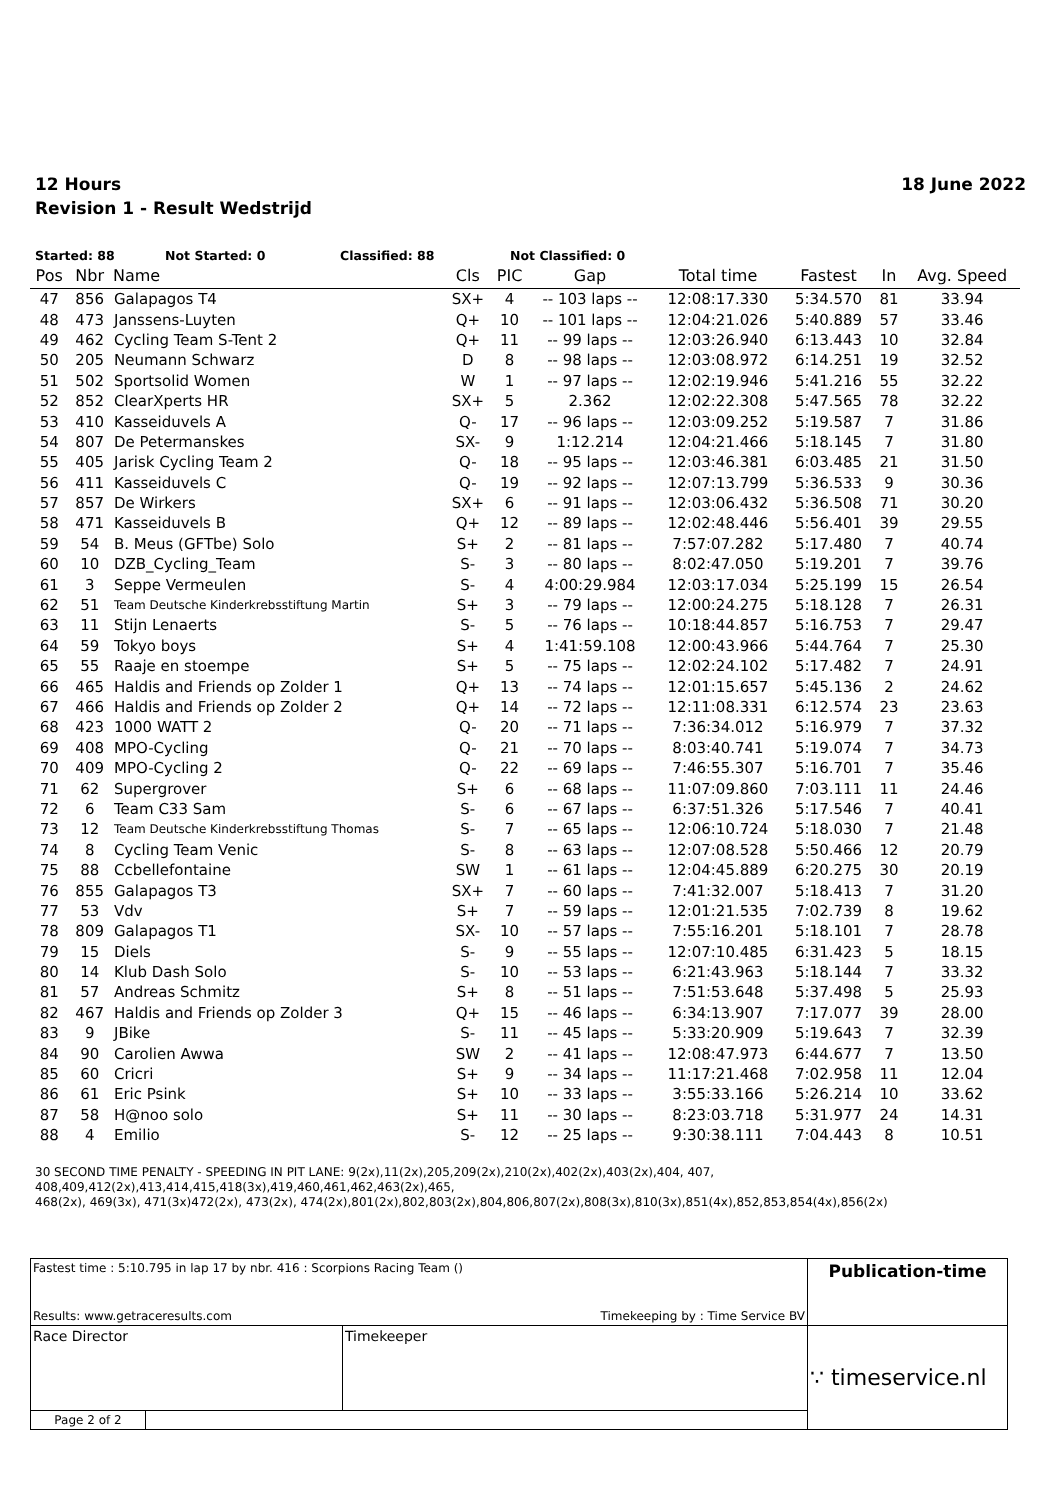12 Hours
Revision 1 - Result Wedstrijd
18 June 2022
Started: 88 Not Started: 0 Classified: 88 Not Classified: 0
| Pos | Nbr | Name | Cls | PIC | Gap | Total time | Fastest | In | Avg. Speed |
| --- | --- | --- | --- | --- | --- | --- | --- | --- | --- |
| 47 | 856 | Galapagos T4 | SX+ | 4 | -- 103 laps -- | 12:08:17.330 | 5:34.570 | 81 | 33.94 |
| 48 | 473 | Janssens-Luyten | Q+ | 10 | -- 101 laps -- | 12:04:21.026 | 5:40.889 | 57 | 33.46 |
| 49 | 462 | Cycling Team S-Tent 2 | Q+ | 11 | -- 99 laps -- | 12:03:26.940 | 6:13.443 | 10 | 32.84 |
| 50 | 205 | Neumann Schwarz | D | 8 | -- 98 laps -- | 12:03:08.972 | 6:14.251 | 19 | 32.52 |
| 51 | 502 | Sportsolid Women | W | 1 | -- 97 laps -- | 12:02:19.946 | 5:41.216 | 55 | 32.22 |
| 52 | 852 | ClearXperts HR | SX+ | 5 | 2.362 | 12:02:22.308 | 5:47.565 | 78 | 32.22 |
| 53 | 410 | Kasseiduvels A | Q- | 17 | -- 96 laps -- | 12:03:09.252 | 5:19.587 | 7 | 31.86 |
| 54 | 807 | De Petermanskes | SX- | 9 | 1:12.214 | 12:04:21.466 | 5:18.145 | 7 | 31.80 |
| 55 | 405 | Jarisk Cycling Team 2 | Q- | 18 | -- 95 laps -- | 12:03:46.381 | 6:03.485 | 21 | 31.50 |
| 56 | 411 | Kasseiduvels C | Q- | 19 | -- 92 laps -- | 12:07:13.799 | 5:36.533 | 9 | 30.36 |
| 57 | 857 | De Wirkers | SX+ | 6 | -- 91 laps -- | 12:03:06.432 | 5:36.508 | 71 | 30.20 |
| 58 | 471 | Kasseiduvels B | Q+ | 12 | -- 89 laps -- | 12:02:48.446 | 5:56.401 | 39 | 29.55 |
| 59 | 54 | B. Meus (GFTbe) Solo | S+ | 2 | -- 81 laps -- | 7:57:07.282 | 5:17.480 | 7 | 40.74 |
| 60 | 10 | DZB_Cycling_Team | S- | 3 | -- 80 laps -- | 8:02:47.050 | 5:19.201 | 7 | 39.76 |
| 61 | 3 | Seppe Vermeulen | S- | 4 | 4:00:29.984 | 12:03:17.034 | 5:25.199 | 15 | 26.54 |
| 62 | 51 | Team Deutsche Kinderkrebsstiftung Martin | S+ | 3 | -- 79 laps -- | 12:00:24.275 | 5:18.128 | 7 | 26.31 |
| 63 | 11 | Stijn Lenaerts | S- | 5 | -- 76 laps -- | 10:18:44.857 | 5:16.753 | 7 | 29.47 |
| 64 | 59 | Tokyo boys | S+ | 4 | 1:41:59.108 | 12:00:43.966 | 5:44.764 | 7 | 25.30 |
| 65 | 55 | Raaje en stoempe | S+ | 5 | -- 75 laps -- | 12:02:24.102 | 5:17.482 | 7 | 24.91 |
| 66 | 465 | Haldis and Friends op Zolder 1 | Q+ | 13 | -- 74 laps -- | 12:01:15.657 | 5:45.136 | 2 | 24.62 |
| 67 | 466 | Haldis and Friends op Zolder 2 | Q+ | 14 | -- 72 laps -- | 12:11:08.331 | 6:12.574 | 23 | 23.63 |
| 68 | 423 | 1000 WATT 2 | Q- | 20 | -- 71 laps -- | 7:36:34.012 | 5:16.979 | 7 | 37.32 |
| 69 | 408 | MPO-Cycling | Q- | 21 | -- 70 laps -- | 8:03:40.741 | 5:19.074 | 7 | 34.73 |
| 70 | 409 | MPO-Cycling 2 | Q- | 22 | -- 69 laps -- | 7:46:55.307 | 5:16.701 | 7 | 35.46 |
| 71 | 62 | Supergrover | S+ | 6 | -- 68 laps -- | 11:07:09.860 | 7:03.111 | 11 | 24.46 |
| 72 | 6 | Team C33 Sam | S- | 6 | -- 67 laps -- | 6:37:51.326 | 5:17.546 | 7 | 40.41 |
| 73 | 12 | Team Deutsche Kinderkrebsstiftung Thomas | S- | 7 | -- 65 laps -- | 12:06:10.724 | 5:18.030 | 7 | 21.48 |
| 74 | 8 | Cycling Team Venic | S- | 8 | -- 63 laps -- | 12:07:08.528 | 5:50.466 | 12 | 20.79 |
| 75 | 88 | Ccbellefontaine | SW | 1 | -- 61 laps -- | 12:04:45.889 | 6:20.275 | 30 | 20.19 |
| 76 | 855 | Galapagos T3 | SX+ | 7 | -- 60 laps -- | 7:41:32.007 | 5:18.413 | 7 | 31.20 |
| 77 | 53 | Vdv | S+ | 7 | -- 59 laps -- | 12:01:21.535 | 7:02.739 | 8 | 19.62 |
| 78 | 809 | Galapagos T1 | SX- | 10 | -- 57 laps -- | 7:55:16.201 | 5:18.101 | 7 | 28.78 |
| 79 | 15 | Diels | S- | 9 | -- 55 laps -- | 12:07:10.485 | 6:31.423 | 5 | 18.15 |
| 80 | 14 | Klub Dash Solo | S- | 10 | -- 53 laps -- | 6:21:43.963 | 5:18.144 | 7 | 33.32 |
| 81 | 57 | Andreas Schmitz | S+ | 8 | -- 51 laps -- | 7:51:53.648 | 5:37.498 | 5 | 25.93 |
| 82 | 467 | Haldis and Friends op Zolder 3 | Q+ | 15 | -- 46 laps -- | 6:34:13.907 | 7:17.077 | 39 | 28.00 |
| 83 | 9 | JBike | S- | 11 | -- 45 laps -- | 5:33:20.909 | 5:19.643 | 7 | 32.39 |
| 84 | 90 | Carolien Awwa | SW | 2 | -- 41 laps -- | 12:08:47.973 | 6:44.677 | 7 | 13.50 |
| 85 | 60 | Cricri | S+ | 9 | -- 34 laps -- | 11:17:21.468 | 7:02.958 | 11 | 12.04 |
| 86 | 61 | Eric Psink | S+ | 10 | -- 33 laps -- | 3:55:33.166 | 5:26.214 | 10 | 33.62 |
| 87 | 58 | H@noo solo | S+ | 11 | -- 30 laps -- | 8:23:03.718 | 5:31.977 | 24 | 14.31 |
| 88 | 4 | Emilio | S- | 12 | -- 25 laps -- | 9:30:38.111 | 7:04.443 | 8 | 10.51 |
30 SECOND TIME PENALTY - SPEEDING IN PIT LANE: 9(2x),11(2x),205,209(2x),210(2x),402(2x),403(2x),404, 407,
408,409,412(2x),413,414,415,418(3x),419,460,461,462,463(2x),465,
468(2x), 469(3x), 471(3x)472(2x), 473(2x), 474(2x),801(2x),802,803(2x),804,806,807(2x),808(3x),810(3x),851(4x),852,853,854(4x),856(2x)
| Fastest time : 5:10.795 in lap 17 by nbr. 416 : Scorpions Racing Team () | | | Publication-time |
| Results: www.getraceresults.com | | Timekeeping by : Time Service BV | |
| Race Director | | Timekeeper | ∵ timeservice.nl |
| Page 2 of 2 | | | |